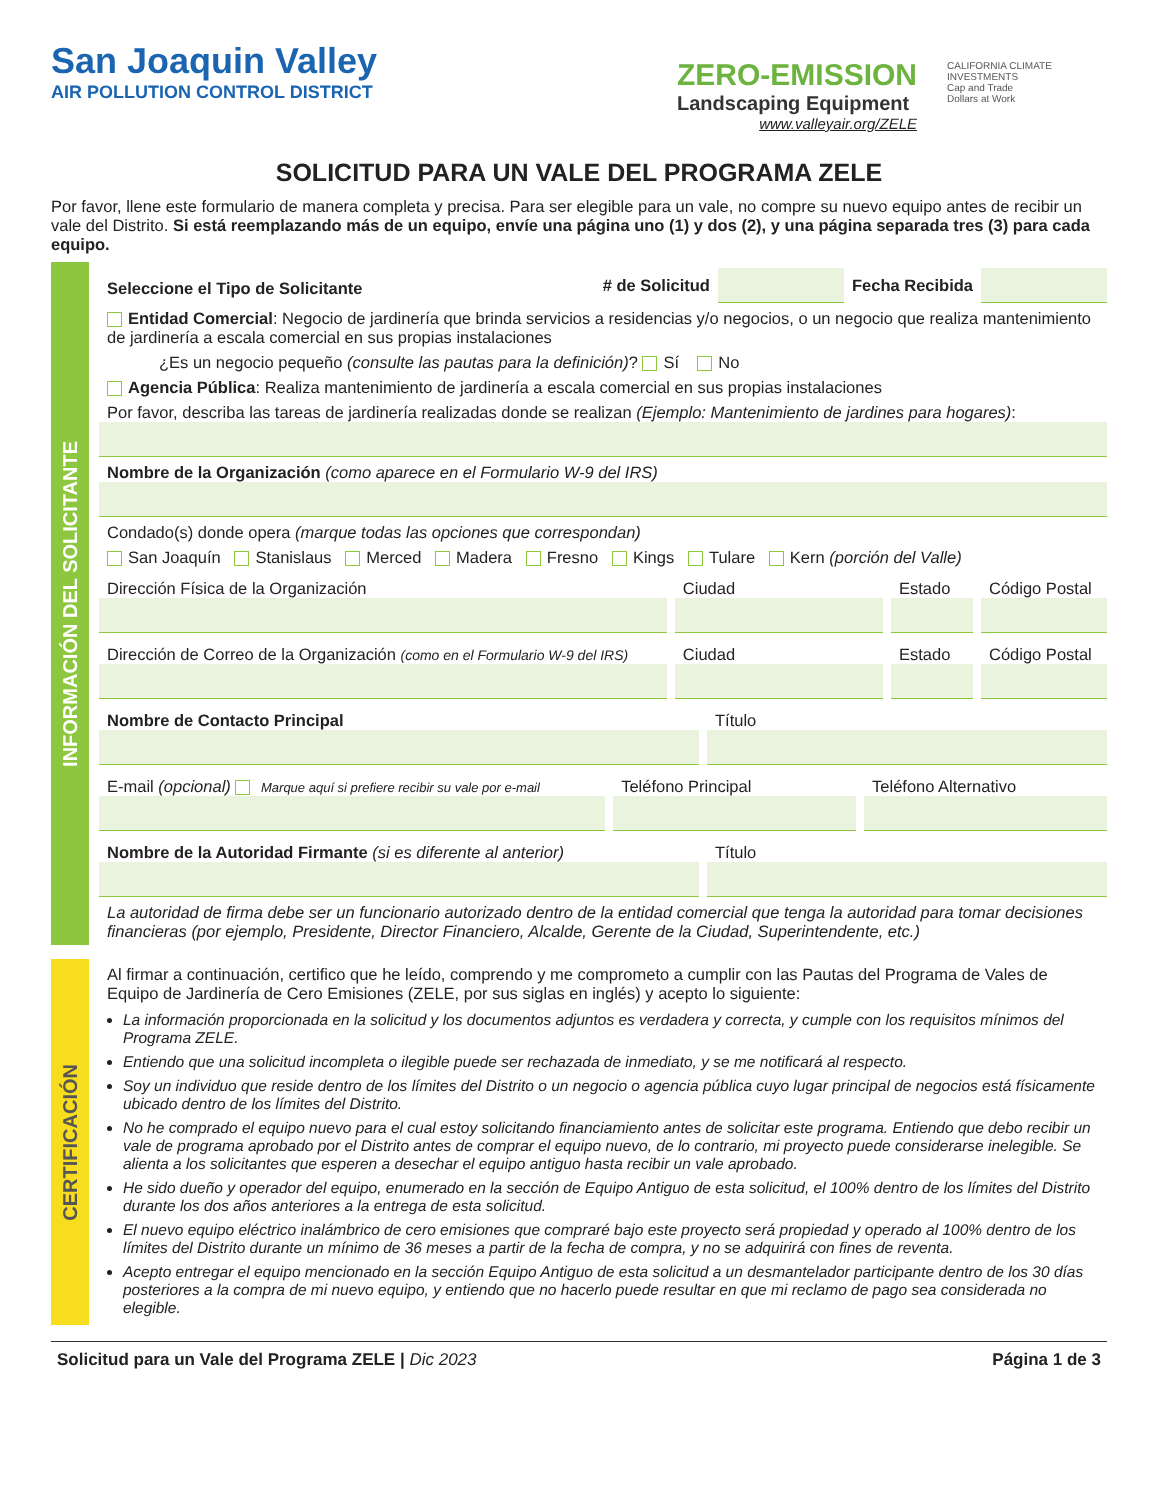San Joaquin Valley
AIR POLLUTION CONTROL DISTRICT
ZERO-EMISSION
Landscaping Equipment
www.valleyair.org/ZELE
CALIFORNIA CLIMATE INVESTMENTS
Cap and Trade
Dollars at Work
SOLICITUD PARA UN VALE DEL PROGRAMA ZELE
Por favor, llene este formulario de manera completa y precisa. Para ser elegible para un vale, no compre su nuevo equipo antes de recibir un vale del Distrito. Si está reemplazando más de un equipo, envíe una página uno (1) y dos (2), y una página separada tres (3) para cada equipo.
INFORMACIÓN DEL SOLICITANTE
Seleccione el Tipo de Solicitante # de Solicitud Fecha Recibida
Entidad Comercial: Negocio de jardinería que brinda servicios a residencias y/o negocios, o un negocio que realiza mantenimiento de jardinería a escala comercial en sus propias instalaciones
¿Es un negocio pequeño (consulte las pautas para la definición)? Sí No
Agencia Pública: Realiza mantenimiento de jardinería a escala comercial en sus propias instalaciones
Por favor, describa las tareas de jardinería realizadas donde se realizan (Ejemplo: Mantenimiento de jardines para hogares):
Nombre de la Organización (como aparece en el Formulario W-9 del IRS)
Condado(s) donde opera (marque todas las opciones que correspondan)
San Joaquín Stanislaus Merced Madera Fresno Kings Tulare Kern (porción del Valle)
Dirección Física de la Organización
Ciudad Estado Código Postal
Dirección de Correo de la Organización (como en el Formulario W-9 del IRS)
Ciudad Estado Código Postal
Nombre de Contacto Principal Título
E-mail (opcional) Marque aquí si prefiere recibir su vale por e-mail
Teléfono Principal Teléfono Alternativo
Nombre de la Autoridad Firmante (si es diferente al anterior)
Título
La autoridad de firma debe ser un funcionario autorizado dentro de la entidad comercial que tenga la autoridad para tomar decisiones financieras (por ejemplo, Presidente, Director Financiero, Alcalde, Gerente de la Ciudad, Superintendente, etc.)
CERTIFICACIÓN
Al firmar a continuación, certifico que he leído, comprendo y me comprometo a cumplir con las Pautas del Programa de Vales de Equipo de Jardinería de Cero Emisiones (ZELE, por sus siglas en inglés) y acepto lo siguiente:
La información proporcionada en la solicitud y los documentos adjuntos es verdadera y correcta, y cumple con los requisitos mínimos del Programa ZELE.
Entiendo que una solicitud incompleta o ilegible puede ser rechazada de inmediato, y se me notificará al respecto.
Soy un individuo que reside dentro de los límites del Distrito o un negocio o agencia pública cuyo lugar principal de negocios está físicamente ubicado dentro de los límites del Distrito.
No he comprado el equipo nuevo para el cual estoy solicitando financiamiento antes de solicitar este programa. Entiendo que debo recibir un vale de programa aprobado por el Distrito antes de comprar el equipo nuevo, de lo contrario, mi proyecto puede considerarse inelegible. Se alienta a los solicitantes que esperen a desechar el equipo antiguo hasta recibir un vale aprobado.
He sido dueño y operador del equipo, enumerado en la sección de Equipo Antiguo de esta solicitud, el 100% dentro de los límites del Distrito durante los dos años anteriores a la entrega de esta solicitud.
El nuevo equipo eléctrico inalámbrico de cero emisiones que compraré bajo este proyecto será propiedad y operado al 100% dentro de los límites del Distrito durante un mínimo de 36 meses a partir de la fecha de compra, y no se adquirirá con fines de reventa.
Acepto entregar el equipo mencionado en la sección Equipo Antiguo de esta solicitud a un desmantelador participante dentro de los 30 días posteriores a la compra de mi nuevo equipo, y entiendo que no hacerlo puede resultar en que mi reclamo de pago sea considerada no elegible.
Solicitud para un Vale del Programa ZELE | Dic 2023 Página 1 de 3